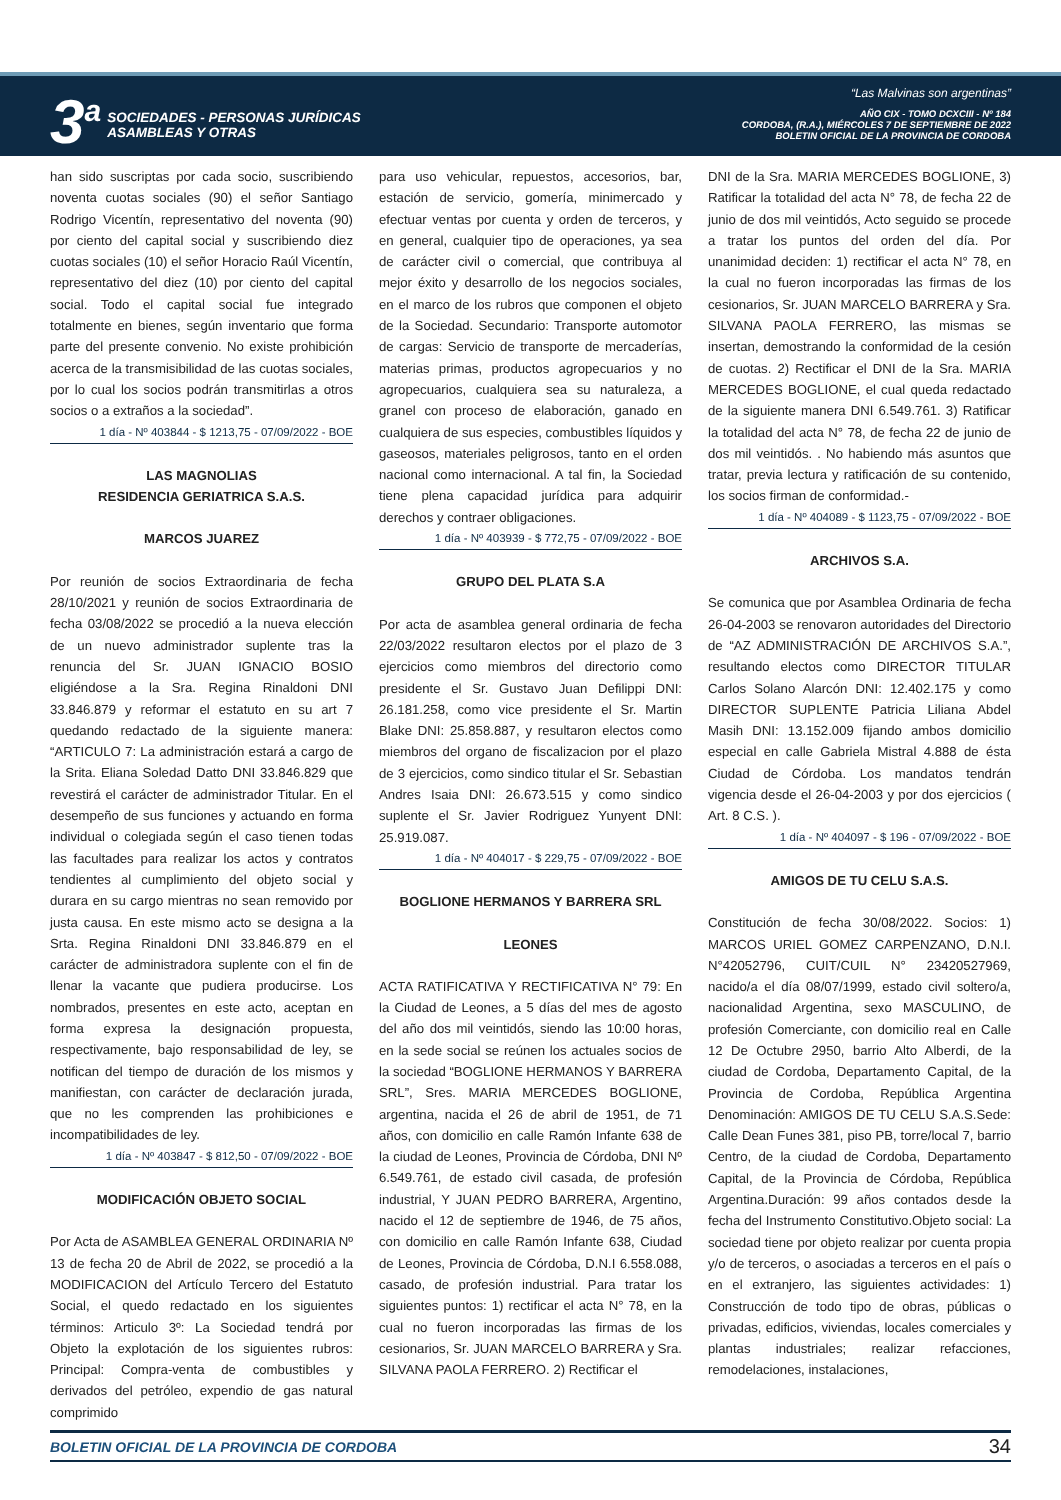3<sup>a</sup>
SOCIEDADES - PERSONAS JURÍDICAS
ASAMBLEAS Y OTRAS
“Las Malvinas son argentinas”
AÑO CIX - TOMO DCXCIII - Nº 184
CORDOBA, (R.A.), MIÉRCOLES 7 DE SEPTIEMBRE DE 2022
BOLETIN OFICIAL DE LA PROVINCIA DE CORDOBA
han sido suscriptas por cada socio, suscribiendo noventa cuotas sociales (90) el señor Santiago Rodrigo Vicentín, representativo del noventa (90) por ciento del capital social y suscribiendo diez cuotas sociales (10) el señor Horacio Raúl Vicentín, representativo del diez (10) por ciento del capital social. Todo el capital social fue integrado totalmente en bienes, según inventario que forma parte del presente convenio. No existe prohibición acerca de la transmisibilidad de las cuotas sociales, por lo cual los socios podrán transmitirlas a otros socios o a extraños a la sociedad”.
1 día - Nº 403844 - $ 1213,75 - 07/09/2022 - BOE
LAS MAGNOLIAS
RESIDENCIA GERIATRICA S.A.S.
MARCOS JUAREZ
Por reunión de socios Extraordinaria de fecha 28/10/2021 y reunión de socios Extraordinaria de fecha 03/08/2022 se procedió a la nueva elección de un nuevo administrador suplente tras la renuncia del Sr. JUAN IGNACIO BOSIO eligiéndose a la Sra. Regina Rinaldoni DNI 33.846.879 y reformar el estatuto en su art 7 quedando redactado de la siguiente manera: “ARTICULO 7: La administración estará a cargo de la Srita. Eliana Soledad Datto DNI 33.846.829 que revestirá el carácter de administrador Titular. En el desempeño de sus funciones y actuando en forma individual o colegiada según el caso tienen todas las facultades para realizar los actos y contratos tendientes al cumplimiento del objeto social y durara en su cargo mientras no sean removido por justa causa. En este mismo acto se designa a la Srta. Regina Rinaldoni DNI 33.846.879 en el carácter de administradora suplente con el fin de llenar la vacante que pudiera producirse. Los nombrados, presentes en este acto, aceptan en forma expresa la designación propuesta, respectivamente, bajo responsabilidad de ley, se notifican del tiempo de duración de los mismos y manifiestan, con carácter de declaración jurada, que no les comprenden las prohibiciones e incompatibilidades de ley.
1 día - Nº 403847 - $ 812,50 - 07/09/2022 - BOE
MODIFICACIÓN OBJETO SOCIAL
Por Acta de ASAMBLEA GENERAL ORDINARIA Nº 13 de fecha 20 de Abril de 2022, se procedió a la MODIFICACION del Artículo Tercero del Estatuto Social, el quedo redactado en los siguientes términos: Articulo 3º: La Sociedad tendrá por Objeto la explotación de los siguientes rubros: Principal: Compra-venta de combustibles y derivados del petróleo, expendio de gas natural comprimido
para uso vehicular, repuestos, accesorios, bar, estación de servicio, gomería, minimercado y efectuar ventas por cuenta y orden de terceros, y en general, cualquier tipo de operaciones, ya sea de carácter civil o comercial, que contribuya al mejor éxito y desarrollo de los negocios sociales, en el marco de los rubros que componen el objeto de la Sociedad. Secundario: Transporte automotor de cargas: Servicio de transporte de mercaderías, materias primas, productos agropecuarios y no agropecuarios, cualquiera sea su naturaleza, a granel con proceso de elaboración, ganado en cualquiera de sus especies, combustibles líquidos y gaseosos, materiales peligrosos, tanto en el orden nacional como internacional. A tal fin, la Sociedad tiene plena capacidad jurídica para adquirir derechos y contraer obligaciones.
1 día - Nº 403939 - $ 772,75 - 07/09/2022 - BOE
GRUPO DEL PLATA S.A
Por acta de asamblea general ordinaria de fecha 22/03/2022 resultaron electos por el plazo de 3 ejercicios como miembros del directorio como presidente el Sr. Gustavo Juan Defilippi DNI: 26.181.258, como vice presidente el Sr. Martin Blake DNI: 25.858.887, y resultaron electos como miembros del organo de fiscalizacion por el plazo de 3 ejercicios, como sindico titular el Sr. Sebastian Andres Isaia DNI: 26.673.515 y como sindico suplente el Sr. Javier Rodriguez Yunyent DNI: 25.919.087.
1 día - Nº 404017 - $ 229,75 - 07/09/2022 - BOE
BOGLIONE HERMANOS Y BARRERA SRL
LEONES
ACTA RATIFICATIVA Y RECTIFICATIVA N° 79: En la Ciudad de Leones, a 5 días del mes de agosto del año dos mil veintidós, siendo las 10:00 horas, en la sede social se reúnen los actuales socios de la sociedad “BOGLIONE HERMANOS Y BARRERA SRL”, Sres. MARIA MERCEDES BOGLIONE, argentina, nacida el 26 de abril de 1951, de 71 años, con domicilio en calle Ramón Infante 638 de la ciudad de Leones, Provincia de Córdoba, DNI Nº 6.549.761, de estado civil casada, de profesión industrial, Y JUAN PEDRO BARRERA, Argentino, nacido el 12 de septiembre de 1946, de 75 años, con domicilio en calle Ramón Infante 638, Ciudad de Leones, Provincia de Córdoba, D.N.I 6.558.088, casado, de profesión industrial. Para tratar los siguientes puntos: 1) rectificar el acta N° 78, en la cual no fueron incorporadas las firmas de los cesionarios, Sr. JUAN MARCELO BARRERA y Sra. SILVANA PAOLA FERRERO. 2) Rectificar el
DNI de la Sra. MARIA MERCEDES BOGLIONE, 3) Ratificar la totalidad del acta N° 78, de fecha 22 de junio de dos mil veintidós, Acto seguido se procede a tratar los puntos del orden del día. Por unanimidad deciden: 1) rectificar el acta N° 78, en la cual no fueron incorporadas las firmas de los cesionarios, Sr. JUAN MARCELO BARRERA y Sra. SILVANA PAOLA FERRERO, las mismas se insertan, demostrando la conformidad de la cesión de cuotas. 2) Rectificar el DNI de la Sra. MARIA MERCEDES BOGLIONE, el cual queda redactado de la siguiente manera DNI 6.549.761. 3) Ratificar la totalidad del acta N° 78, de fecha 22 de junio de dos mil veintidós. . No habiendo más asuntos que tratar, previa lectura y ratificación de su contenido, los socios firman de conformidad.-
1 día - Nº 404089 - $ 1123,75 - 07/09/2022 - BOE
ARCHIVOS S.A.
Se comunica que por Asamblea Ordinaria de fecha 26-04-2003 se renovaron autoridades del Directorio de “AZ ADMINISTRACIÓN DE ARCHIVOS S.A.”, resultando electos como DIRECTOR TITULAR Carlos Solano Alarcón DNI: 12.402.175 y como DIRECTOR SUPLENTE Patricia Liliana Abdel Masih DNI: 13.152.009 fijando ambos domicilio especial en calle Gabriela Mistral 4.888 de ésta Ciudad de Córdoba. Los mandatos tendrán vigencia desde el 26-04-2003 y por dos ejercicios ( Art. 8 C.S. ).
1 día - Nº 404097 - $ 196 - 07/09/2022 - BOE
AMIGOS DE TU CELU S.A.S.
Constitución de fecha 30/08/2022. Socios: 1) MARCOS URIEL GOMEZ CARPENZANO, D.N.I. N°42052796, CUIT/CUIL N° 23420527969, nacido/a el día 08/07/1999, estado civil soltero/a, nacionalidad Argentina, sexo MASCULINO, de profesión Comerciante, con domicilio real en Calle 12 De Octubre 2950, barrio Alto Alberdi, de la ciudad de Cordoba, Departamento Capital, de la Provincia de Cordoba, República Argentina Denominación: AMIGOS DE TU CELU S.A.S.Sede: Calle Dean Funes 381, piso PB, torre/local 7, barrio Centro, de la ciudad de Cordoba, Departamento Capital, de la Provincia de Córdoba, República Argentina.Duración: 99 años contados desde la fecha del Instrumento Constitutivo.Objeto social: La sociedad tiene por objeto realizar por cuenta propia y/o de terceros, o asociadas a terceros en el país o en el extranjero, las siguientes actividades: 1) Construcción de todo tipo de obras, públicas o privadas, edificios, viviendas, locales comerciales y plantas industriales; realizar refacciones, remodelaciones, instalaciones,
BOLETIN OFICIAL DE LA PROVINCIA DE CORDOBA 34